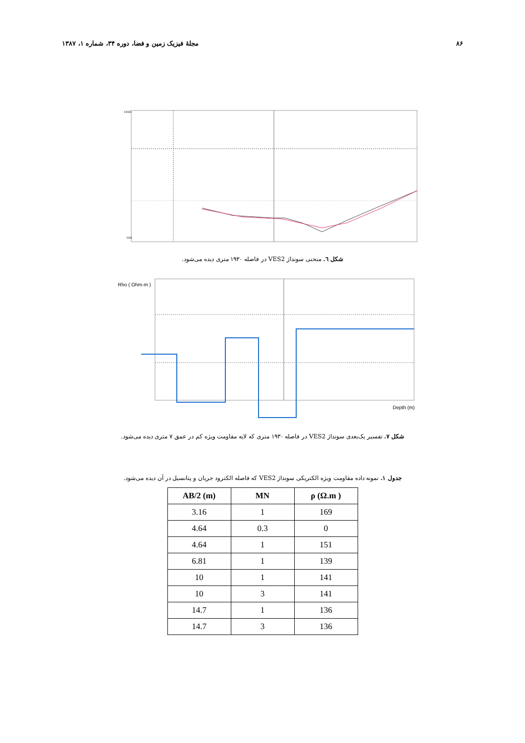٨۶ مجلهٔ فیزیک زمین و فضا، دوره ۳۴، شماره ۱، ۱۳۸۷
1000
100
شکل ٦. منحنی سونداژ VES2 در فاصله ۱۹۳۰ متری دیده می‌شود.
Rho ( Ohm-m )
Depth (m)
شکل ۷. تفسیر یک‌بعدی سونداژ VES2 در فاصله ۱۹۳۰ متری که لایه مقاومت ویژه کم در عمق ۷ متری دیده می‌شود.
جدول ۱. نمونه داده مقاومت ویژه الکتریکی سونداژ VES2 که فاصله الکترود جریان و پتانسیل در آن دیده می‌شود.
| AB/2 (m) | MN | ρ (Ω.m ) |
| --- | --- | --- |
| 3.16 | 1 | 169 |
| 4.64 | 0.3 | 0 |
| 4.64 | 1 | 151 |
| 6.81 | 1 | 139 |
| 10 | 1 | 141 |
| 10 | 3 | 141 |
| 14.7 | 1 | 136 |
| 14.7 | 3 | 136 |